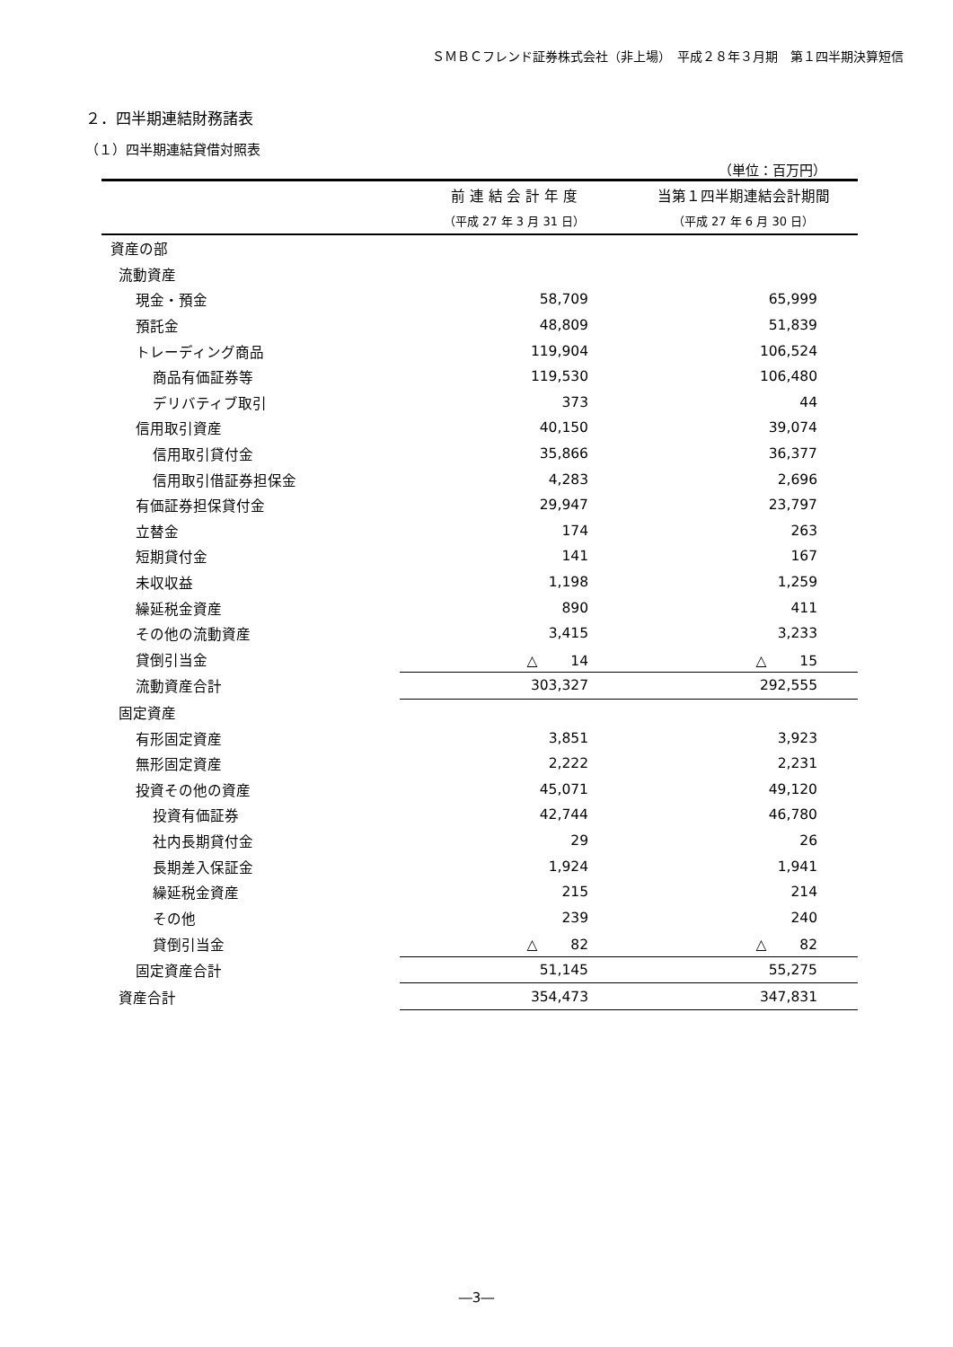ＳＭＢＣフレンド証券株式会社（非上場）　平成２８年３月期　第１四半期決算短信
２．四半期連結財務諸表
（１）四半期連結貸借対照表
（単位：百万円）
| | 前 連 結 会 計 年 度 | 当第１四半期連結会計期間 |
| --- | --- | --- |
| | （平成 27 年 3 月 31 日） | （平成 27 年 6 月 30 日） |
| 資産の部 | | |
| 流動資産 | | |
| 現金・預金 | 58,709 | 65,999 |
| 預託金 | 48,809 | 51,839 |
| トレーディング商品 | 119,904 | 106,524 |
| 商品有価証券等 | 119,530 | 106,480 |
| デリバティブ取引 | 373 | 44 |
| 信用取引資産 | 40,150 | 39,074 |
| 信用取引貸付金 | 35,866 | 36,377 |
| 信用取引借証券担保金 | 4,283 | 2,696 |
| 有価証券担保貸付金 | 29,947 | 23,797 |
| 立替金 | 174 | 263 |
| 短期貸付金 | 141 | 167 |
| 未収収益 | 1,198 | 1,259 |
| 繰延税金資産 | 890 | 411 |
| その他の流動資産 | 3,415 | 3,233 |
| 貸倒引当金 | △ 14 | △ 15 |
| 流動資産合計 | 303,327 | 292,555 |
| 固定資産 | | |
| 有形固定資産 | 3,851 | 3,923 |
| 無形固定資産 | 2,222 | 2,231 |
| 投資その他の資産 | 45,071 | 49,120 |
| 投資有価証券 | 42,744 | 46,780 |
| 社内長期貸付金 | 29 | 26 |
| 長期差入保証金 | 1,924 | 1,941 |
| 繰延税金資産 | 215 | 214 |
| その他 | 239 | 240 |
| 貸倒引当金 | △ 82 | △ 82 |
| 固定資産合計 | 51,145 | 55,275 |
| 資産合計 | 354,473 | 347,831 |
―3―